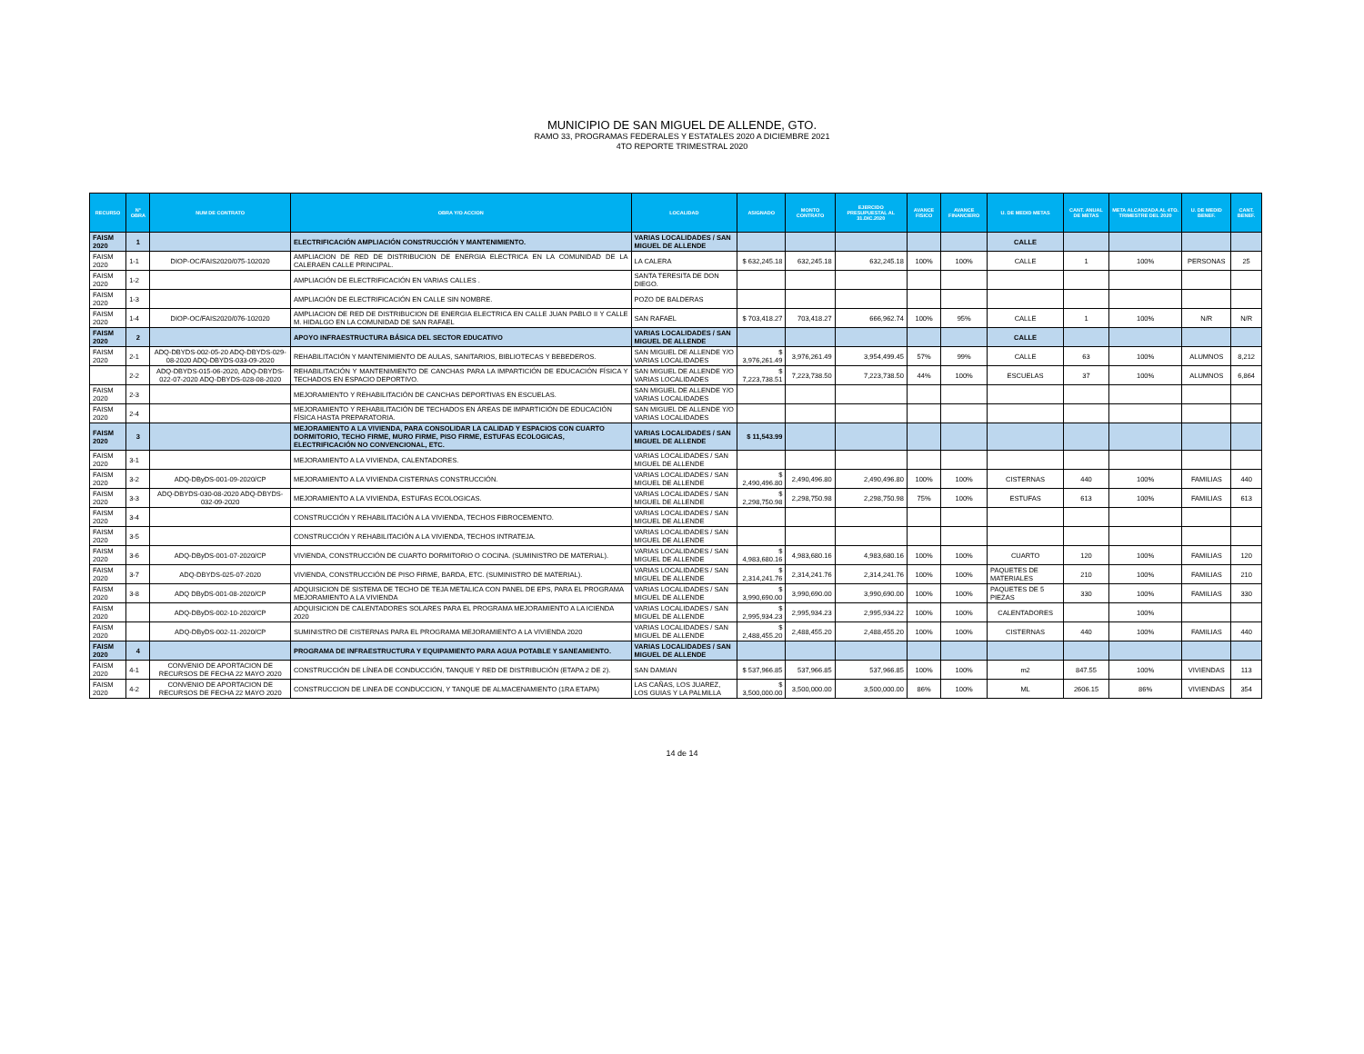MUNICIPIO DE SAN MIGUEL DE ALLENDE, GTO.
RAMO 33, PROGRAMAS FEDERALES Y ESTATALES 2020 A DICIEMBRE 2021
4TO REPORTE TRIMESTRAL 2020
| RECURSO | N° OBRA | NUM DE CONTRATO | OBRA Y/O ACCION | LOCALIDAD | ASIGNADO | MONTO CONTRATO | EJERCIDO PRESUPUESTAL AL 31.DIC.2020 | AVANCE FISICO | AVANCE FINANCIERO | U. DE MEDID METAS | CANT. ANUAL DE METAS | META ALCANZADA AL 4TO. TRIMESTRE DEL 2020 | U. DE MEDID BENEF. | CANT. BENEF. |
| --- | --- | --- | --- | --- | --- | --- | --- | --- | --- | --- | --- | --- | --- | --- |
| FAISM 2020 | 1 | | ELECTRIFICACIÓN AMPLIACIÓN CONSTRUCCIÓN Y MANTENIMIENTO. | VARIAS LOCALIDADES / SAN MIGUEL DE ALLENDE | | | | | | CALLE | | | | |
| FAISM 2020 | 1-1 | DIOP-OC/FAIS2020/075-102020 | AMPLIACION DE RED DE DISTRIBUCION DE ENERGIA ELECTRICA EN LA COMUNIDAD DE LA CALERAEN CALLE PRINCIPAL. | LA CALERA | $ 632,245.18 | 632,245.18 | 632,245.18 | 100% | 100% | CALLE | 1 | 100% | PERSONAS | 25 |
| FAISM 2020 | 1-2 | | AMPLIACIÓN DE ELECTRIFICACIÓN EN VARIAS CALLES . | SANTA TERESITA DE DON DIEGO. | | | | | | | | | | |
| FAISM 2020 | 1-3 | | AMPLIACIÓN DE ELECTRIFICACIÓN EN CALLE SIN NOMBRE. | POZO DE BALDERAS | | | | | | | | | | |
| FAISM 2020 | 1-4 | DIOP-OC/FAIS2020/076-102020 | AMPLIACION DE RED DE DISTRIBUCION DE ENERGIA ELECTRICA EN CALLE JUAN PABLO II Y CALLE M. HIDALGO EN LA COMUNIDAD DE SAN RAFAEL | SAN RAFAEL | $ 703,418.27 | 703,418.27 | 666,962.74 | 100% | 95% | CALLE | 1 | 100% | N/R | N/R |
| FAISM 2020 | 2 | | APOYO INFRAESTRUCTURA BÁSICA DEL SECTOR EDUCATIVO | VARIAS LOCALIDADES / SAN MIGUEL DE ALLENDE | | | | | | CALLE | | | | |
| FAISM 2020 | 2-1 | ADQ-DBYDS-002-05-20 ADQ-DBYDS-029-08-2020 ADQ-DBYDS-033-09-2020 | REHABILITACIÓN Y MANTENIMIENTO DE AULAS, SANITARIOS, BIBLIOTECAS Y BEBEDEROS. | SAN MIGUEL DE ALLENDE Y/O VARIAS LOCALIDADES | $ 3,976,261.49 | 3,976,261.49 | 3,954,499.45 | 57% | 99% | CALLE | 63 | 100% | ALUMNOS | 8,212 |
| | 2-2 | ADQ-DBYDS-015-06-2020, ADQ-DBYDS-022-07-2020 ADQ-DBYDS-028-08-2020 | REHABILITACIÓN Y MANTENIMIENTO DE CANCHAS PARA LA IMPARTICIÓN DE EDUCACIÓN FÍSICA Y TECHADOS EN ESPACIO DEPORTIVO. | SAN MIGUEL DE ALLENDE Y/O VARIAS LOCALIDADES | $ 7,223,738.51 | 7,223,738.50 | 7,223,738.50 | 44% | 100% | ESCUELAS | 37 | 100% | ALUMNOS | 6,864 |
| FAISM 2020 | 2-3 | | MEJORAMIENTO Y REHABILITACIÓN DE CANCHAS DEPORTIVAS EN ESCUELAS. | SAN MIGUEL DE ALLENDE Y/O VARIAS LOCALIDADES | | | | | | | | | | |
| FAISM 2020 | 2-4 | | MEJORAMIENTO Y REHABILITACIÓN DE TECHADOS EN ÁREAS DE IMPARTICIÓN DE EDUCACIÓN FÍSICA HASTA PREPARATORIA. | SAN MIGUEL DE ALLENDE Y/O VARIAS LOCALIDADES | | | | | | | | | | |
| FAISM 2020 | 3 | | MEJORAMIENTO A LA VIVIENDA, PARA CONSOLIDAR LA CALIDAD Y ESPACIOS CON CUARTO DORMITORIO, TECHO FIRME, MURO FIRME, PISO FIRME, ESTUFAS ECOLOGICAS, ELECTRIFICACIÓN NO CONVENCIONAL, ETC. | VARIAS LOCALIDADES / SAN MIGUEL DE ALLENDE | $ 11,543.99 | | | | | | | | | |
| FAISM 2020 | 3-1 | | MEJORAMIENTO A LA VIVIENDA, CALENTADORES. | VARIAS LOCALIDADES / SAN MIGUEL DE ALLENDE | | | | | | | | | | |
| FAISM 2020 | 3-2 | ADQ-DByDS-001-09-2020/CP | MEJORAMIENTO A LA VIVIENDA CISTERNAS CONSTRUCCIÓN. | VARIAS LOCALIDADES / SAN MIGUEL DE ALLENDE | $ 2,490,496.80 | 2,490,496.80 | 2,490,496.80 | 100% | 100% | CISTERNAS | 440 | 100% | FAMILIAS | 440 |
| FAISM 2020 | 3-3 | ADQ-DBYDS-030-08-2020 ADQ-DBYDS-032-09-2020 | MEJORAMIENTO A LA VIVIENDA, ESTUFAS ECOLOGICAS. | VARIAS LOCALIDADES / SAN MIGUEL DE ALLENDE | $ 2,298,750.98 | 2,298,750.98 | 2,298,750.98 | 75% | 100% | ESTUFAS | 613 | 100% | FAMILIAS | 613 |
| FAISM 2020 | 3-4 | | CONSTRUCCIÓN Y REHABILITACIÓN A LA VIVIENDA, TECHOS FIBROCEMENTO. | VARIAS LOCALIDADES / SAN MIGUEL DE ALLENDE | | | | | | | | | | |
| FAISM 2020 | 3-5 | | CONSTRUCCIÓN Y REHABILITACIÓN A LA VIVIENDA, TECHOS INTRATEJA. | VARIAS LOCALIDADES / SAN MIGUEL DE ALLENDE | | | | | | | | | | |
| FAISM 2020 | 3-6 | ADQ-DByDS-001-07-2020/CP | VIVIENDA, CONSTRUCCIÓN DE CUARTO DORMITORIO O COCINA. (SUMINISTRO DE MATERIAL). | VARIAS LOCALIDADES / SAN MIGUEL DE ALLENDE | $ 4,983,680.16 | 4,983,680.16 | 4,983,680.16 | 100% | 100% | CUARTO | 120 | 100% | FAMILIAS | 120 |
| FAISM 2020 | 3-7 | ADQ-DBYDS-025-07-2020 | VIVIENDA, CONSTRUCCIÓN DE PISO FIRME, BARDA, ETC. (SUMINISTRO DE MATERIAL). | VARIAS LOCALIDADES / SAN MIGUEL DE ALLENDE | $ 2,314,241.76 | 2,314,241.76 | 2,314,241.76 | 100% | 100% | PAQUETES DE MATERIALES | 210 | 100% | FAMILIAS | 210 |
| FAISM 2020 | 3-8 | ADQ DByDS-001-08-2020/CP | ADQUISICION DE SISTEMA DE TECHO DE TEJA METALICA CON PANEL DE EPS, PARA EL PROGRAMA MEJORAMIENTO A LA VIVIENDA | VARIAS LOCALIDADES / SAN MIGUEL DE ALLENDE | $ 3,990,690.00 | 3,990,690.00 | 3,990,690.00 | 100% | 100% | PAQUETES DE 5 PIEZAS | 330 | 100% | FAMILIAS | 330 |
| FAISM 2020 | | ADQ-DByDS-002-10-2020/CP | ADQUISICION DE CALENTADORES SOLARES PARA EL PROGRAMA MEJORAMIENTO A LA ICIENDA 2020 | VARIAS LOCALIDADES / SAN MIGUEL DE ALLENDE | $ 2,995,934.23 | 2,995,934.23 | 2,995,934.22 | 100% | 100% | CALENTADORES | | 100% | | |
| FAISM 2020 | | ADQ-DByDS-002-11-2020/CP | SUMINISTRO DE CISTERNAS PARA EL PROGRAMA MEJORAMIENTO A LA VIVIENDA 2020 | VARIAS LOCALIDADES / SAN MIGUEL DE ALLENDE | $ 2,488,455.20 | 2,488,455.20 | 2,488,455.20 | 100% | 100% | CISTERNAS | 440 | 100% | FAMILIAS | 440 |
| FAISM 2020 | 4 | | PROGRAMA DE INFRAESTRUCTURA Y EQUIPAMIENTO PARA AGUA POTABLE Y SANEAMIENTO. | VARIAS LOCALIDADES / SAN MIGUEL DE ALLENDE | | | | | | | | | | |
| FAISM 2020 | 4-1 | CONVENIO DE APORTACION DE RECURSOS DE FECHA 22 MAYO 2020 | CONSTRUCCIÓN DE LÍNEA DE CONDUCCIÓN, TANQUE Y RED DE DISTRIBUCIÓN (ETAPA 2 DE 2). | SAN DAMIAN | $ 537,966.85 | 537,966.85 | 537,966.85 | 100% | 100% | m2 | 847.55 | 100% | VIVIENDAS | 113 |
| FAISM 2020 | 4-2 | CONVENIO DE APORTACION DE RECURSOS DE FECHA 22 MAYO 2020 | CONSTRUCCION DE LINEA DE CONDUCCION, Y TANQUE DE ALMACENAMIENTO (1RA ETAPA) | LAS CAÑAS, LOS JUAREZ, LOS GUIAS Y LA PALMILLA | $ 3,500,000.00 | 3,500,000.00 | 3,500,000.00 | 86% | 100% | ML | 2606.15 | 86% | VIVIENDAS | 354 |
14 de 14